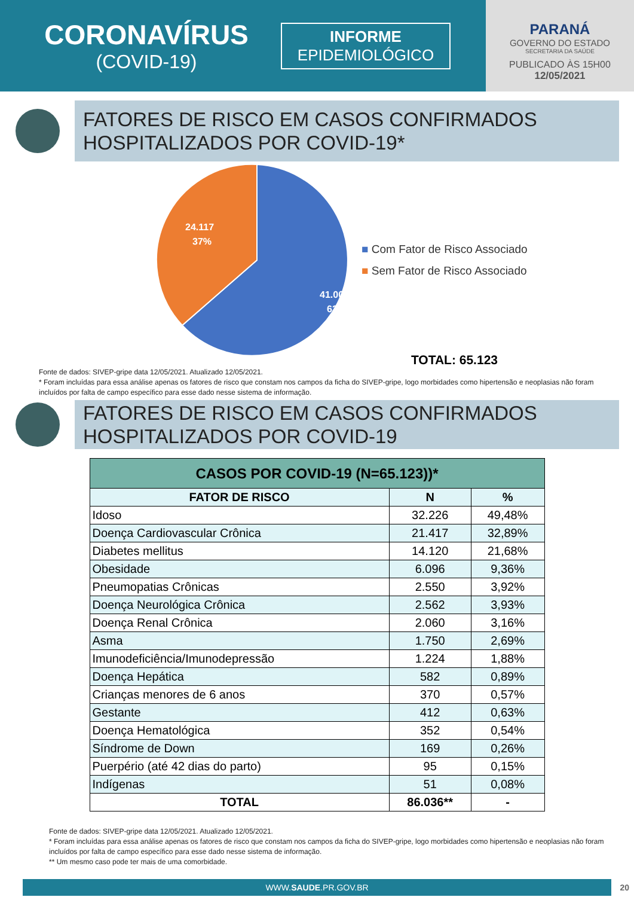CORONAVÍRUS
(COVID-19)
INFORME
EPIDEMIOLÓGICO
PARANÁ
GOVERNO DO ESTADO
SECRETARIA DA SAÚDE
PUBLICADO ÀS 15H00
12/05/2021
FATORES DE RISCO EM CASOS CONFIRMADOS HOSPITALIZADOS POR COVID-19*
24.117
37%
41.006
63%
■ Com Fator de Risco Associado
■ Sem Fator de Risco Associado
TOTAL: 65.123
Fonte de dados: SIVEP-gripe data 12/05/2021. Atualizado 12/05/2021.
* Foram incluídas para essa análise apenas os fatores de risco que constam nos campos da ficha do SIVEP-gripe, logo morbidades como hipertensão e neoplasias não foram incluídos por falta de campo específico para esse dado nesse sistema de informação.
FATORES DE RISCO EM CASOS CONFIRMADOS HOSPITALIZADOS POR COVID-19
| CASOS POR COVID-19 (N=65.123))* | | |
| --- | --- | --- |
| FATOR DE RISCO | N | % |
| Idoso | 32.226 | 49,48% |
| Doença Cardiovascular Crônica | 21.417 | 32,89% |
| Diabetes mellitus | 14.120 | 21,68% |
| Obesidade | 6.096 | 9,36% |
| Pneumopatias Crônicas | 2.550 | 3,92% |
| Doença Neurológica Crônica | 2.562 | 3,93% |
| Doença Renal Crônica | 2.060 | 3,16% |
| Asma | 1.750 | 2,69% |
| Imunodeficiência/Imunodepressão | 1.224 | 1,88% |
| Doença Hepática | 582 | 0,89% |
| Crianças menores de 6 anos | 370 | 0,57% |
| Gestante | 412 | 0,63% |
| Doença Hematológica | 352 | 0,54% |
| Síndrome de Down | 169 | 0,26% |
| Puerpério (até 42 dias do parto) | 95 | 0,15% |
| Indígenas | 51 | 0,08% |
| TOTAL | 86.036** | - |
Fonte de dados: SIVEP-gripe data 12/05/2021. Atualizado 12/05/2021.
* Foram incluídas para essa análise apenas os fatores de risco que constam nos campos da ficha do SIVEP-gripe, logo morbidades como hipertensão e neoplasias não foram incluídos por falta de campo específico para esse dado nesse sistema de informação.
** Um mesmo caso pode ter mais de uma comorbidade.
WWW.SAUDE.PR.GOV.BR 20